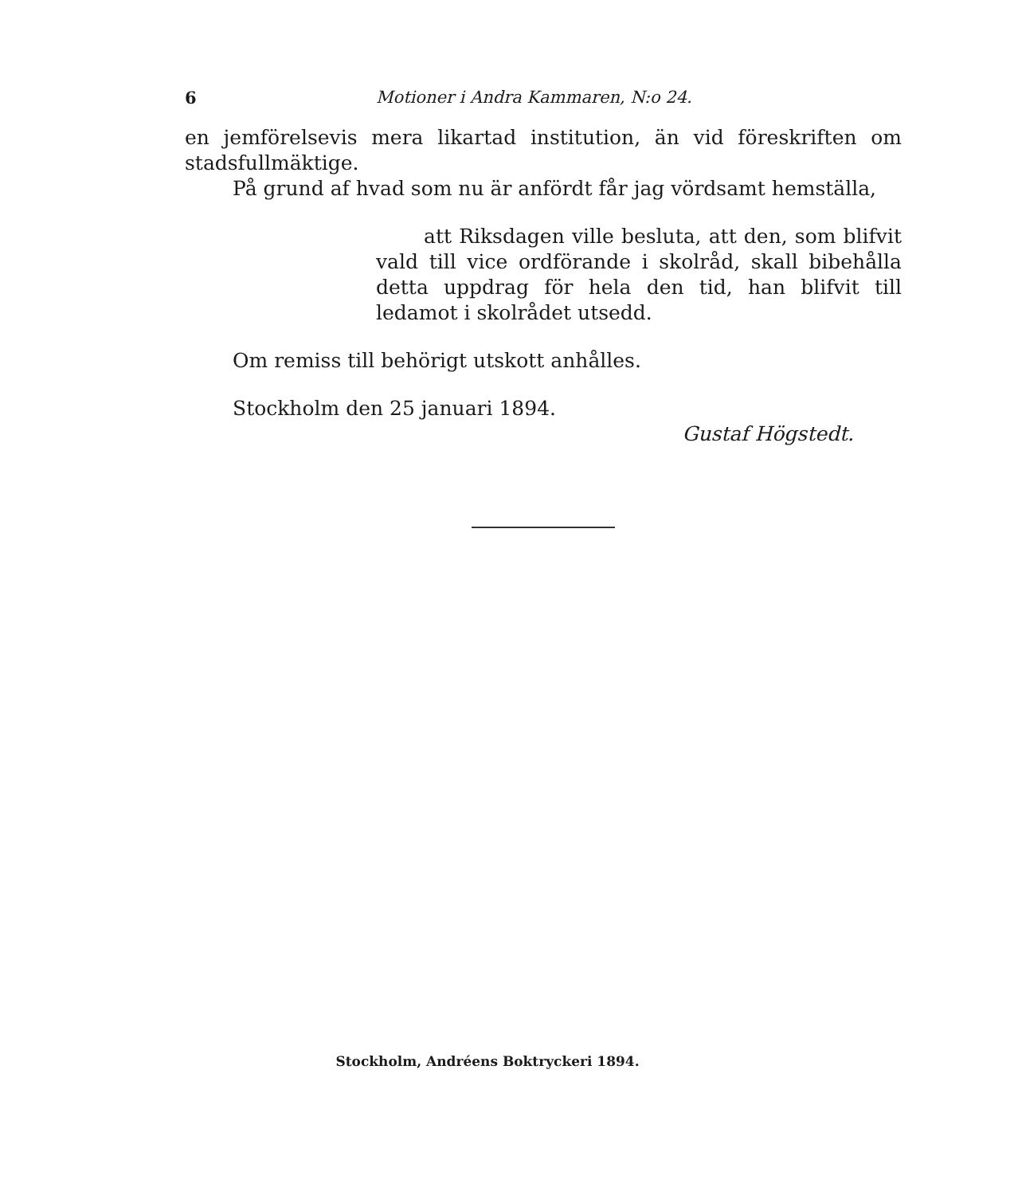6 Motioner i Andra Kammaren, N:o 24.
en jemförelsevis mera likartad institution, än vid föreskriften om stadsfullmäktige.
På grund af hvad som nu är anfördt får jag vördsamt hemställa,
att Riksdagen ville besluta, att den, som blifvit vald till vice ordförande i skolråd, skall bibehålla detta uppdrag för hela den tid, han blifvit till ledamot i skolrådet utsedd.
Om remiss till behörigt utskott anhålles.
Stockholm den 25 januari 1894.
Gustaf Högstedt.
Stockholm, Andréens Boktryckeri 1894.